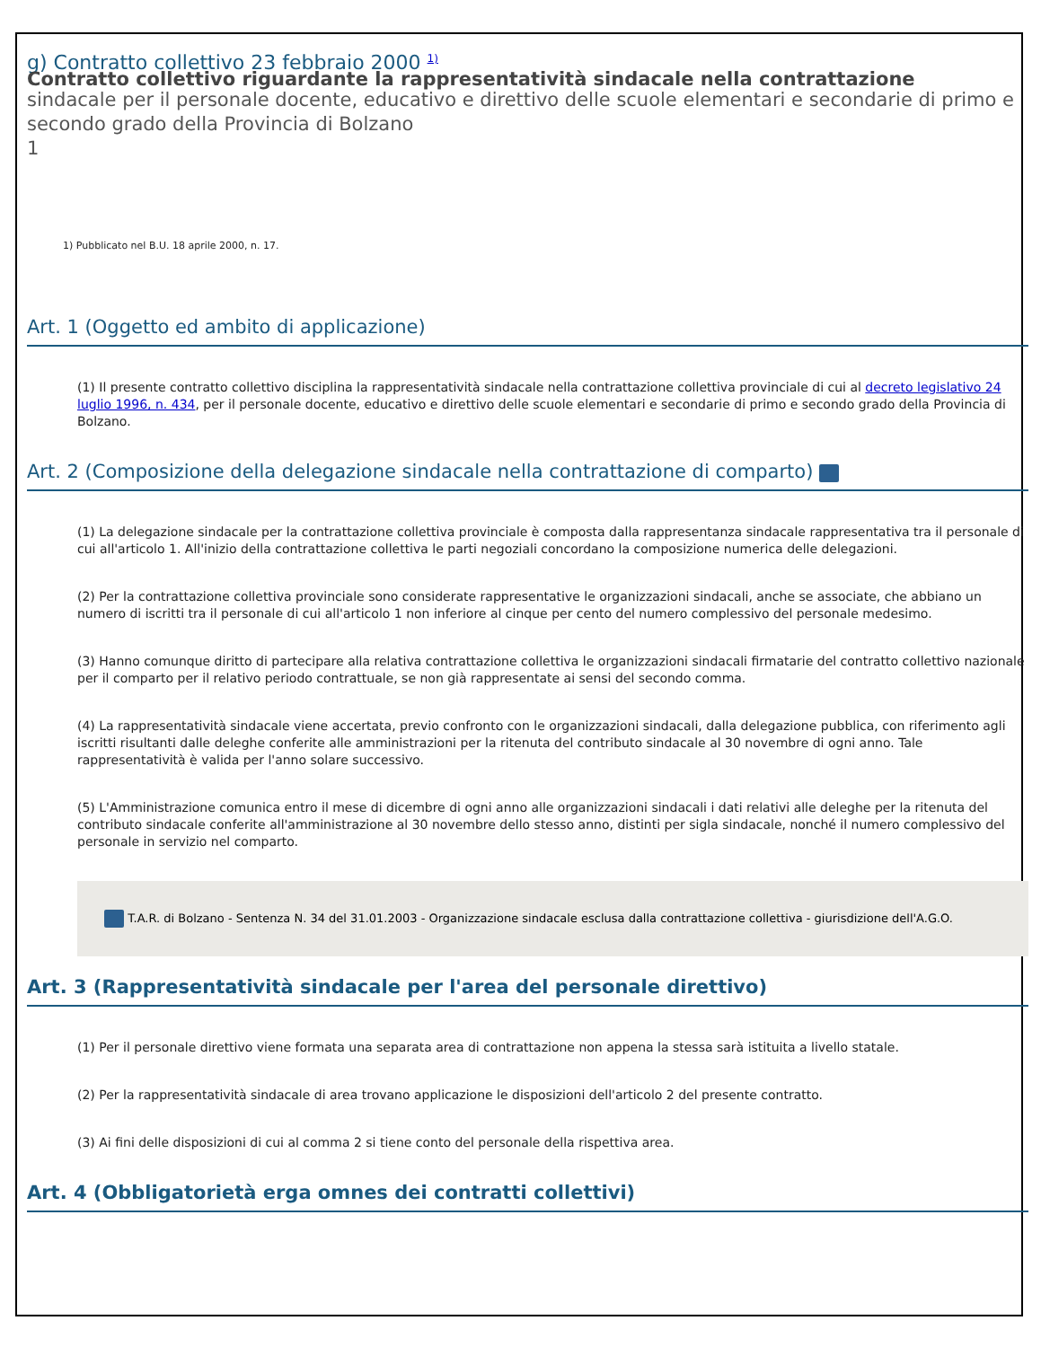g) Contratto collettivo 23 febbraio 2000 <sup>1)</sup>
Contratto collettivo riguardante la rappresentatività sindacale nella contrattazione
sindacale per il personale docente, educativo e direttivo delle scuole elementari e secondarie di primo e secondo grado della Provincia di Bolzano
1
1) Pubblicato nel B.U. 18 aprile 2000, n. 17.
Art. 1 (Oggetto ed ambito di applicazione)
(1) Il presente contratto collettivo disciplina la rappresentatività sindacale nella contrattazione collettiva provinciale di cui al decreto legislativo 24 luglio 1996, n. 434, per il personale docente, educativo e direttivo delle scuole elementari e secondarie di primo e secondo grado della Provincia di Bolzano.
Art. 2 (Composizione della delegazione sindacale nella contrattazione di comparto)
(1) La delegazione sindacale per la contrattazione collettiva provinciale è composta dalla rappresentanza sindacale rappresentativa tra il personale di cui all'articolo 1. All'inizio della contrattazione collettiva le parti negoziali concordano la composizione numerica delle delegazioni.
(2) Per la contrattazione collettiva provinciale sono considerate rappresentative le organizzazioni sindacali, anche se associate, che abbiano un numero di iscritti tra il personale di cui all'articolo 1 non inferiore al cinque per cento del numero complessivo del personale medesimo.
(3) Hanno comunque diritto di partecipare alla relativa contrattazione collettiva le organizzazioni sindacali firmatarie del contratto collettivo nazionale per il comparto per il relativo periodo contrattuale, se non già rappresentate ai sensi del secondo comma.
(4) La rappresentatività sindacale viene accertata, previo confronto con le organizzazioni sindacali, dalla delegazione pubblica, con riferimento agli iscritti risultanti dalle deleghe conferite alle amministrazioni per la ritenuta del contributo sindacale al 30 novembre di ogni anno. Tale rappresentatività è valida per l'anno solare successivo.
(5) L'Amministrazione comunica entro il mese di dicembre di ogni anno alle organizzazioni sindacali i dati relativi alle deleghe per la ritenuta del contributo sindacale conferite all'amministrazione al 30 novembre dello stesso anno, distinti per sigla sindacale, nonché il numero complessivo del personale in servizio nel comparto.
T.A.R. di Bolzano - Sentenza N. 34 del 31.01.2003 - Organizzazione sindacale esclusa dalla contrattazione collettiva - giurisdizione dell'A.G.O.
Art. 3 (Rappresentatività sindacale per l'area del personale direttivo)
(1) Per il personale direttivo viene formata una separata area di contrattazione non appena la stessa sarà istituita a livello statale.
(2) Per la rappresentatività sindacale di area trovano applicazione le disposizioni dell'articolo 2 del presente contratto.
(3) Ai fini delle disposizioni di cui al comma 2 si tiene conto del personale della rispettiva area.
Art. 4 (Obbligatorietà erga omnes dei contratti collettivi)